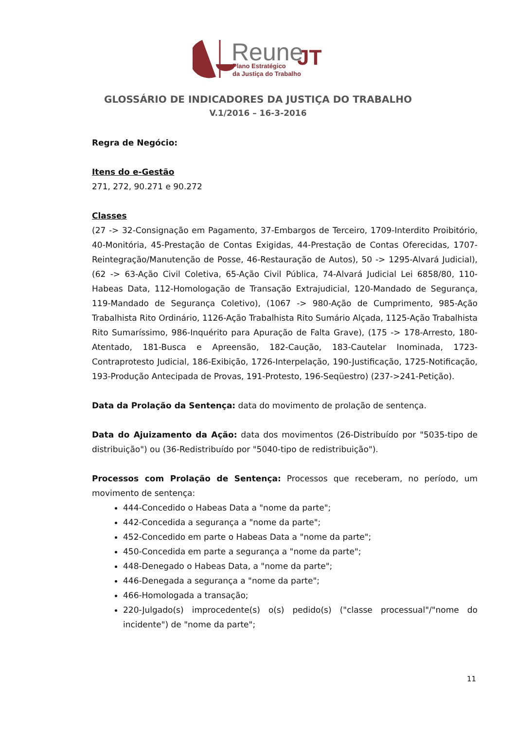Reune
JT
Plano Estratégico
da Justiça do Trabalho
GLOSSÁRIO DE INDICADORES DA JUSTIÇA DO TRABALHO
V.1/2016 – 16-3-2016
Regra de Negócio:
Itens do e-Gestão
271, 272, 90.271 e 90.272
Classes
(27 -> 32-Consignação em Pagamento, 37-Embargos de Terceiro, 1709-Interdito Proibitório, 40-Monitória, 45-Prestação de Contas Exigidas, 44-Prestação de Contas Oferecidas, 1707-Reintegração/Manutenção de Posse, 46-Restauração de Autos), 50 -> 1295-Alvará Judicial), (62 -> 63-Ação Civil Coletiva, 65-Ação Civil Pública, 74-Alvará Judicial Lei 6858/80, 110-Habeas Data, 112-Homologação de Transação Extrajudicial, 120-Mandado de Segurança, 119-Mandado de Segurança Coletivo), (1067 -> 980-Ação de Cumprimento, 985-Ação Trabalhista Rito Ordinário, 1126-Ação Trabalhista Rito Sumário Alçada, 1125-Ação Trabalhista Rito Sumaríssimo, 986-Inquérito para Apuração de Falta Grave), (175 -> 178-Arresto, 180-Atentado, 181-Busca e Apreensão, 182-Caução, 183-Cautelar Inominada, 1723-Contraprotesto Judicial, 186-Exibição, 1726-Interpelação, 190-Justificação, 1725-Notificação, 193-Produção Antecipada de Provas, 191-Protesto, 196-Seqüestro) (237->241-Petição).
Data da Prolação da Sentença: data do movimento de prolação de sentença.
Data do Ajuizamento da Ação: data dos movimentos (26-Distribuído por "5035-tipo de distribuição") ou (36-Redistribuído por "5040-tipo de redistribuição").
Processos com Prolação de Sentença: Processos que receberam, no período, um movimento de sentença:
444-Concedido o Habeas Data a "nome da parte";
442-Concedida a segurança a "nome da parte";
452-Concedido em parte o Habeas Data a "nome da parte";
450-Concedida em parte a segurança a "nome da parte";
448-Denegado o Habeas Data, a "nome da parte";
446-Denegada a segurança a "nome da parte";
466-Homologada a transação;
220-Julgado(s) improcedente(s) o(s) pedido(s) ("classe processual"/"nome do incidente") de "nome da parte";
11